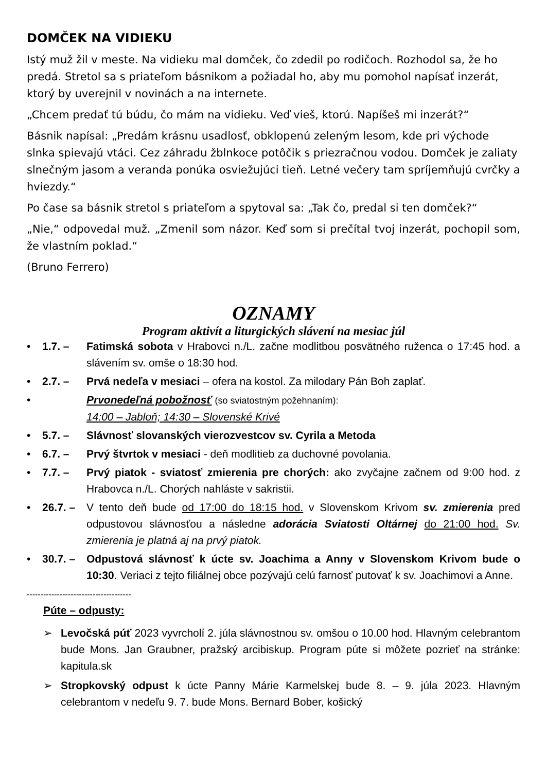DOMČEK NA VIDIEKU
Istý muž žil v meste. Na vidieku mal domček, čo zdedil po rodičoch. Rozhodol sa, že ho predá. Stretol sa s priateľom básnikom a požiadal ho, aby mu pomohol napísať inzerát, ktorý by uverejnil v novinách a na internete.
„Chcem predať tú búdu, čo mám na vidieku. Veď vieš, ktorú. Napíšeš mi inzerát?“
Básnik napísal: „Predám krásnu usadlosť, obklopenú zeleným lesom, kde pri východe slnka spievajú vtáci. Cez záhradu žblnkoce potôčik s priezračnou vodou. Domček je zaliaty slnečným jasom a veranda ponúka osviežujúci tieň. Letné večery tam spríjemňujú cvrčky a hviezdy.“
Po čase sa básnik stretol s priateľom a spytoval sa: „Tak čo, predal si ten domček?“
„Nie,“ odpovedal muž. „Zmenil som názor. Keď som si prečítal tvoj inzerát, pochopil som, že vlastním poklad.“
(Bruno Ferrero)
OZNAMY
Program aktivít a liturgických slávení na mesiac júl
• 1.7. – Fatimská sobota v Hrabovci n./L. začne modlitbou posvätného ruženca o 17:45 hod. a slávením sv. omše o 18:30 hod.
• 2.7. – Prvá nedeľa v mesiaci – ofera na kostol. Za milodary Pán Boh zaplať.
• Prvonedeľná pobožnosť (so sviatostným požehnaním):
14:00 – Jabloň; 14:30 – Slovenské Krivé
• 5.7. – Slávnosť slovanských vierozvestcov sv. Cyrila a Metoda
• 6.7. – Prvý štvrtok v mesiaci - deň modlitieb za duchovné povolania.
• 7.7. – Prvý piatok - sviatosť zmierenia pre chorých: ako zvyčajne začnem od 9:00 hod. z Hrabovca n./L. Chorých nahláste v sakristii.
• 26.7. – V tento deň bude od 17:00 do 18:15 hod. v Slovenskom Krivom sv. zmierenia pred odpustovou slávnosťou a následne adorácia Sviatosti Oltárnej do 21:00 hod. Sv. zmierenia je platná aj na prvý piatok.
• 30.7. – Odpustová slávnosť k úcte sv. Joachima a Anny v Slovenskom Krivom bude o 10:30. Veriaci z tejto filiálnej obce pozývajú celú farnosť putovať k sv. Joachimovi a Anne.
--------------------------------------
Púte – odpusty:
➢ Levočská púť 2023 vyvrcholí 2. júla slávnostnou sv. omšou o 10.00 hod. Hlavným celebrantom bude Mons. Jan Graubner, pražský arcibiskup. Program púte si môžete pozrieť na stránke: kapitula.sk
➢ Stropkovský odpust k úcte Panny Márie Karmelskej bude 8. – 9. júla 2023. Hlavným celebrantom v nedeľu 9. 7. bude Mons. Bernard Bober, košický